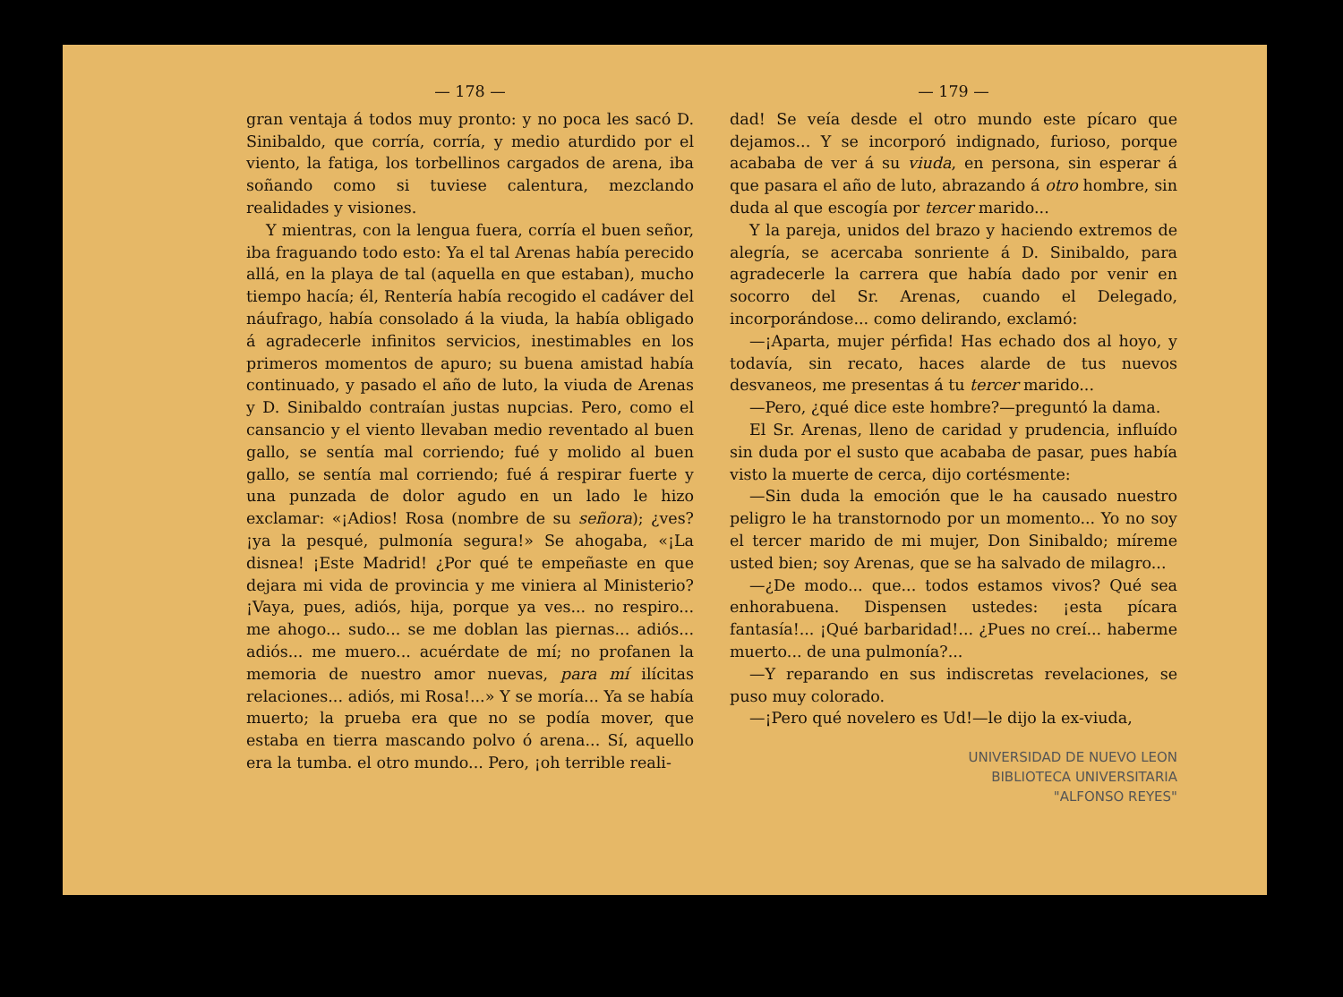— 178 —
gran ventaja á todos muy pronto: y no poca les sacó D. Sinibaldo, que corría, corría, y medio aturdido por el viento, la fatiga, los torbellinos cargados de arena, iba soñando como si tuviese calentura, mezclando realidades y visiones.
Y mientras, con la lengua fuera, corría el buen señor, iba fraguando todo esto: Ya el tal Arenas había perecido allá, en la playa de tal (aquella en que estaban), mucho tiempo hacía; él, Rentería había recogido el cadáver del náufrago, había consolado á la viuda, la había obligado á agradecerle infinitos servicios, inestimables en los primeros momentos de apuro; su buena amistad había continuado, y pasado el año de luto, la viuda de Arenas y D. Sinibaldo contraían justas nupcias. Pero, como el cansancio y el viento llevaban medio reventado al buen gallo, se sentía mal corriendo; fué y molido al buen gallo, se sentía mal corriendo; fué á respirar fuerte y una punzada de dolor agudo en un lado le hizo exclamar: «¡Adios! Rosa (nombre de su señora); ¿ves? ¡ya la pesqué, pulmonía segura!» Se ahogaba, «¡La disnea! ¡Este Madrid! ¿Por qué te empeñaste en que dejara mi vida de provincia y me viniera al Ministerio? ¡Vaya, pues, adiós, hija, porque ya ves... no respiro... me ahogo... sudo... se me doblan las piernas... adiós... adiós... me muero... acuérdate de mí; no profanen la memoria de nuestro amor nuevas, para mí ilícitas relaciones... adiós, mi Rosa!...» Y se moría... Ya se había muerto; la prueba era que no se podía mover, que estaba en tierra mascando polvo ó arena... Sí, aquello era la tumba. el otro mundo... Pero, ¡oh terrible reali-
— 179 —
dad! Se veía desde el otro mundo este pícaro que dejamos... Y se incorporó indignado, furioso, porque acababa de ver á su viuda, en persona, sin esperar á que pasara el año de luto, abrazando á otro hombre, sin duda al que escogía por tercer marido...
Y la pareja, unidos del brazo y haciendo extremos de alegría, se acercaba sonriente á D. Sinibaldo, para agradecerle la carrera que había dado por venir en socorro del Sr. Arenas, cuando el Delegado, incorporándose... como delirando, exclamó:
—¡Aparta, mujer pérfida! Has echado dos al hoyo, y todavía, sin recato, haces alarde de tus nuevos desvaneos, me presentas á tu tercer marido...
—Pero, ¿qué dice este hombre?—preguntó la dama.
El Sr. Arenas, lleno de caridad y prudencia, influído sin duda por el susto que acababa de pasar, pues había visto la muerte de cerca, dijo cortésmente:
—Sin duda la emoción que le ha causado nuestro peligro le ha transtornodo por un momento... Yo no soy el tercer marido de mi mujer, Don Sinibaldo; míreme usted bien; soy Arenas, que se ha salvado de milagro...
—¿De modo... que... todos estamos vivos? Qué sea enhorabuena. Dispensen ustedes: ¡esta pícara fantasía!... ¡Qué barbaridad!... ¿Pues no creí... haberme muerto... de una pulmonía?...
—Y reparando en sus indiscretas revelaciones, se puso muy colorado.
—¡Pero qué novelero es Ud!—le dijo la ex-viuda,
UNIVERSIDAD DE NUEVO LEON
BIBLIOTECA UNIVERSITARIA
"ALFONSO REYES"